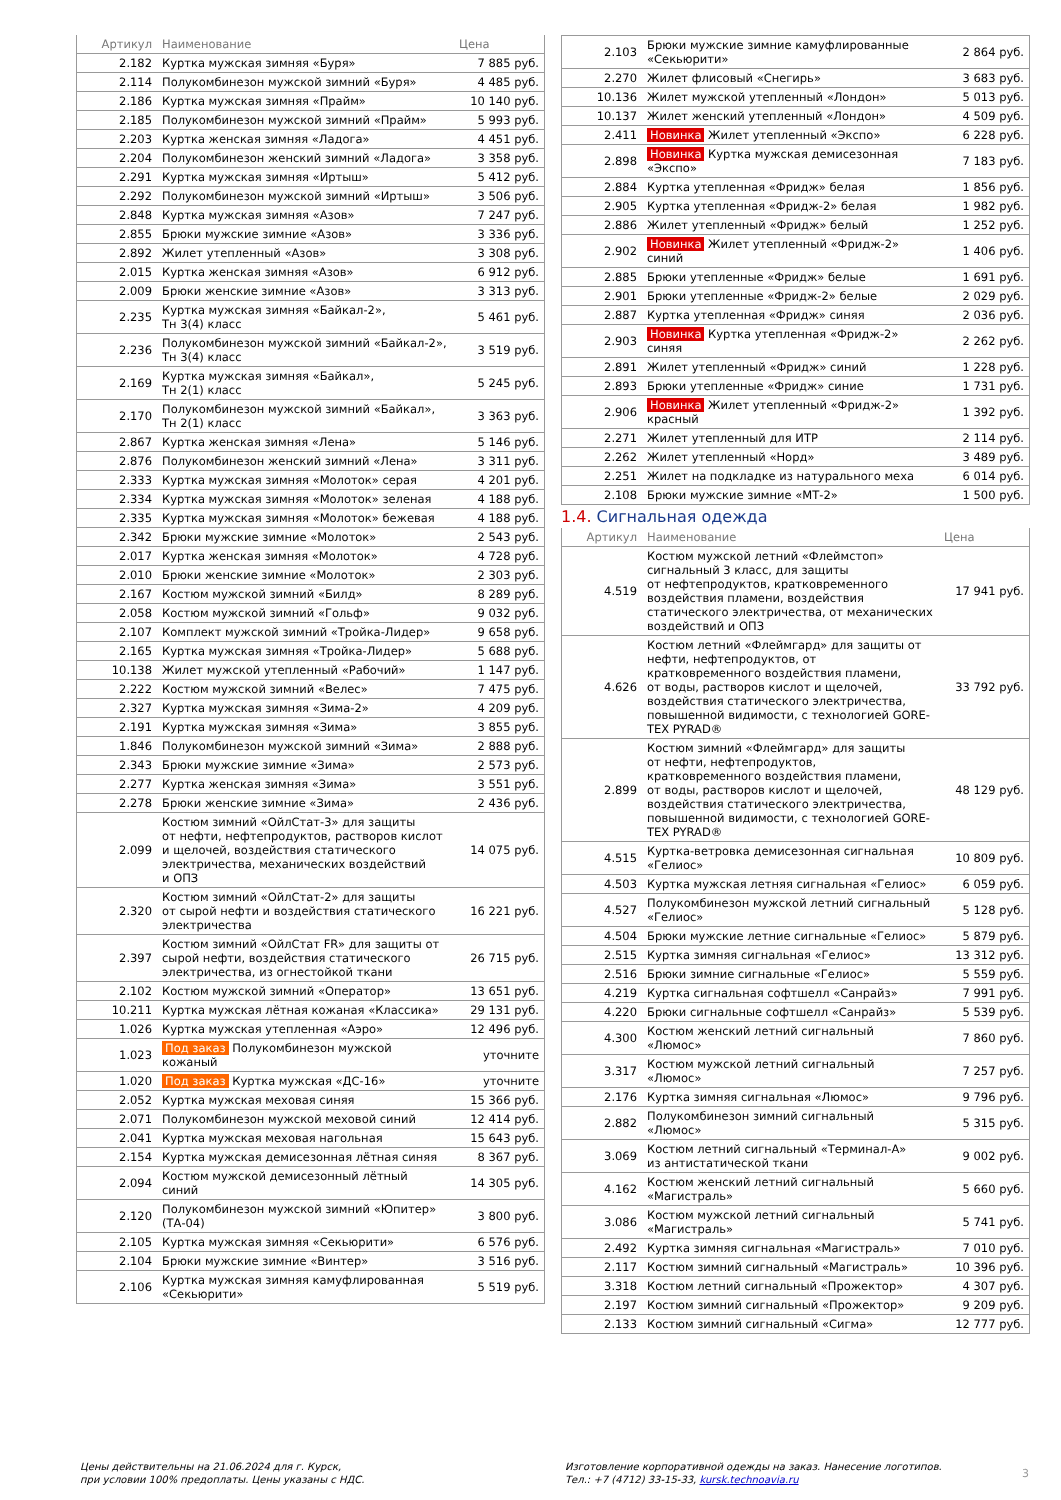| Артикул | Наименование | Цена |
| --- | --- | --- |
| 2.182 | Куртка мужская зимняя «Буря» | 7 885 руб. |
| 2.114 | Полукомбинезон мужской зимний «Буря» | 4 485 руб. |
| 2.186 | Куртка мужская зимняя «Прайм» | 10 140 руб. |
| 2.185 | Полукомбинезон мужской зимний «Прайм» | 5 993 руб. |
| 2.203 | Куртка женская зимняя «Ладога» | 4 451 руб. |
| 2.204 | Полукомбинезон женский зимний «Ладога» | 3 358 руб. |
| 2.291 | Куртка мужская зимняя «Иртыш» | 5 412 руб. |
| 2.292 | Полукомбинезон мужской зимний «Иртыш» | 3 506 руб. |
| 2.848 | Куртка мужская зимняя «Азов» | 7 247 руб. |
| 2.855 | Брюки мужские зимние «Азов» | 3 336 руб. |
| 2.892 | Жилет утепленный «Азов» | 3 308 руб. |
| 2.015 | Куртка женская зимняя «Азов» | 6 912 руб. |
| 2.009 | Брюки женские зимние «Азов» | 3 313 руб. |
| 2.235 | Куртка мужская зимняя «Байкал-2», Тн 3(4) класс | 5 461 руб. |
| 2.236 | Полукомбинезон мужской зимний «Байкал-2», Тн 3(4) класс | 3 519 руб. |
| 2.169 | Куртка мужская зимняя «Байкал», Тн 2(1) класс | 5 245 руб. |
| 2.170 | Полукомбинезон мужской зимний «Байкал», Тн 2(1) класс | 3 363 руб. |
| 2.867 | Куртка женская зимняя «Лена» | 5 146 руб. |
| 2.876 | Полукомбинезон женский зимний «Лена» | 3 311 руб. |
| 2.333 | Куртка мужская зимняя «Молоток» серая | 4 201 руб. |
| 2.334 | Куртка мужская зимняя «Молоток» зеленая | 4 188 руб. |
| 2.335 | Куртка мужская зимняя «Молоток» бежевая | 4 188 руб. |
| 2.342 | Брюки мужские зимние «Молоток» | 2 543 руб. |
| 2.017 | Куртка женская зимняя «Молоток» | 4 728 руб. |
| 2.010 | Брюки женские зимние «Молоток» | 2 303 руб. |
| 2.167 | Костюм мужской зимний «Билд» | 8 289 руб. |
| 2.058 | Костюм мужской зимний «Гольф» | 9 032 руб. |
| 2.107 | Комплект мужской зимний «Тройка-Лидер» | 9 658 руб. |
| 2.165 | Куртка мужская зимняя «Тройка-Лидер» | 5 688 руб. |
| 10.138 | Жилет мужской утепленный «Рабочий» | 1 147 руб. |
| 2.222 | Костюм мужской зимний «Велес» | 7 475 руб. |
| 2.327 | Куртка мужская зимняя «Зима-2» | 4 209 руб. |
| 2.191 | Куртка мужская зимняя «Зима» | 3 855 руб. |
| 1.846 | Полукомбинезон мужской зимний «Зима» | 2 888 руб. |
| 2.343 | Брюки мужские зимние «Зима» | 2 573 руб. |
| 2.277 | Куртка женская зимняя «Зима» | 3 551 руб. |
| 2.278 | Брюки женские зимние «Зима» | 2 436 руб. |
| 2.099 | Костюм зимний «ОйлСтат-3» для защиты от нефти, нефтепродуктов, растворов кислот и щелочей, воздействия статического электричества, механических воздействий и ОПЗ | 14 075 руб. |
| 2.320 | Костюм зимний «ОйлСтат-2» для защиты от сырой нефти и воздействия статического электричества | 16 221 руб. |
| 2.397 | Костюм зимний «ОйлСтат FR» для защиты от сырой нефти, воздействия статического электричества, из огнестойкой ткани | 26 715 руб. |
| 2.102 | Костюм мужской зимний «Оператор» | 13 651 руб. |
| 10.211 | Куртка мужская лётная кожаная «Классика» | 29 131 руб. |
| 1.026 | Куртка мужская утепленная «Аэро» | 12 496 руб. |
| 1.023 | Под заказ Полукомбинезон мужской кожаный | уточните |
| 1.020 | Под заказ Куртка мужская «ДС-16» | уточните |
| 2.052 | Куртка мужская меховая синяя | 15 366 руб. |
| 2.071 | Полукомбинезон мужской меховой синий | 12 414 руб. |
| 2.041 | Куртка мужская меховая нагольная | 15 643 руб. |
| 2.154 | Куртка мужская демисезонная лётная синяя | 8 367 руб. |
| 2.094 | Костюм мужской демисезонный лётный синий | 14 305 руб. |
| 2.120 | Полукомбинезон мужской зимний «Юпитер» (ТА-04) | 3 800 руб. |
| 2.105 | Куртка мужская зимняя «Секьюрити» | 6 576 руб. |
| 2.104 | Брюки мужские зимние «Винтер» | 3 516 руб. |
| 2.106 | Куртка мужская зимняя камуфлированная «Секьюрити» | 5 519 руб. |
| 2.103 | Брюки мужские зимние камуфлированные «Секьюрити» | 2 864 руб. |
| 2.270 | Жилет флисовый «Снегирь» | 3 683 руб. |
| 10.136 | Жилет мужской утепленный «Лондон» | 5 013 руб. |
| 10.137 | Жилет женский утепленный «Лондон» | 4 509 руб. |
| 2.411 | Новинка Жилет утепленный «Экспо» | 6 228 руб. |
| 2.898 | Новинка Куртка мужская демисезонная «Экспо» | 7 183 руб. |
| 2.884 | Куртка утепленная «Фридж» белая | 1 856 руб. |
| 2.905 | Куртка утепленная «Фридж-2» белая | 1 982 руб. |
| 2.886 | Жилет утепленный «Фридж» белый | 1 252 руб. |
| 2.902 | Новинка Жилет утепленный «Фридж-2» синий | 1 406 руб. |
| 2.885 | Брюки утепленные «Фридж» белые | 1 691 руб. |
| 2.901 | Брюки утепленные «Фридж-2» белые | 2 029 руб. |
| 2.887 | Куртка утепленная «Фридж» синяя | 2 036 руб. |
| 2.903 | Новинка Куртка утепленная «Фридж-2» синяя | 2 262 руб. |
| 2.891 | Жилет утепленный «Фридж» синий | 1 228 руб. |
| 2.893 | Брюки утепленные «Фридж» синие | 1 731 руб. |
| 2.906 | Новинка Жилет утепленный «Фридж-2» красный | 1 392 руб. |
| 2.271 | Жилет утепленный для ИТР | 2 114 руб. |
| 2.262 | Жилет утепленный «Норд» | 3 489 руб. |
| 2.251 | Жилет на подкладке из натурального меха | 6 014 руб. |
| 2.108 | Брюки мужские зимние «МТ-2» | 1 500 руб. |
1.4. Сигнальная одежда
| Артикул | Наименование | Цена |
| --- | --- | --- |
| 4.519 | Костюм мужской летний «Флеймстоп» сигнальный 3 класс, для защиты от нефтепродуктов, кратковременного воздействия пламени, воздействия статического электричества, от механических воздействий и ОПЗ | 17 941 руб. |
| 4.626 | Костюм летний «Флеймгард» для защиты от нефти, нефтепродуктов, от кратковременного воздействия пламени, от воды, растворов кислот и щелочей, воздействия статического электричества, повышенной видимости, с технологией GORE- TEX PYRAD® | 33 792 руб. |
| 2.899 | Костюм зимний «Флеймгард» для защиты от нефти, нефтепродуктов, кратковременного воздействия пламени, от воды, растворов кислот и щелочей, воздействия статического электричества, повышенной видимости, с технологией GORE- TEX PYRAD® | 48 129 руб. |
| 4.515 | Куртка-ветровка демисезонная сигнальная «Гелиос» | 10 809 руб. |
| 4.503 | Куртка мужская летняя сигнальная «Гелиос» | 6 059 руб. |
| 4.527 | Полукомбинезон мужской летний сигнальный «Гелиос» | 5 128 руб. |
| 4.504 | Брюки мужские летние сигнальные «Гелиос» | 5 879 руб. |
| 2.515 | Куртка зимняя сигнальная «Гелиос» | 13 312 руб. |
| 2.516 | Брюки зимние сигнальные «Гелиос» | 5 559 руб. |
| 4.219 | Куртка сигнальная софтшелл «Санрайз» | 7 991 руб. |
| 4.220 | Брюки сигнальные софтшелл «Санрайз» | 5 539 руб. |
| 4.300 | Костюм женский летний сигнальный «Люмос» | 7 860 руб. |
| 3.317 | Костюм мужской летний сигнальный «Люмос» | 7 257 руб. |
| 2.176 | Куртка зимняя сигнальная «Люмос» | 9 796 руб. |
| 2.882 | Полукомбинезон зимний сигнальный «Люмос» | 5 315 руб. |
| 3.069 | Костюм летний сигнальный «Терминал-А» из антистатической ткани | 9 002 руб. |
| 4.162 | Костюм женский летний сигнальный «Магистраль» | 5 660 руб. |
| 3.086 | Костюм мужской летний сигнальный «Магистраль» | 5 741 руб. |
| 2.492 | Куртка зимняя сигнальная «Магистраль» | 7 010 руб. |
| 2.117 | Костюм зимний сигнальный «Магистраль» | 10 396 руб. |
| 3.318 | Костюм летний сигнальный «Прожектор» | 4 307 руб. |
| 2.197 | Костюм зимний сигнальный «Прожектор» | 9 209 руб. |
| 2.133 | Костюм зимний сигнальный «Сигма» | 12 777 руб. |
Цены действительны на 21.06.2024 для г. Курск,
при условии 100% предоплаты. Цены указаны с НДС.
Изготовление корпоративной одежды на заказ. Нанесение логотипов.
Тел.: +7 (4712) 33-15-33, kursk.technoavia.ru
3